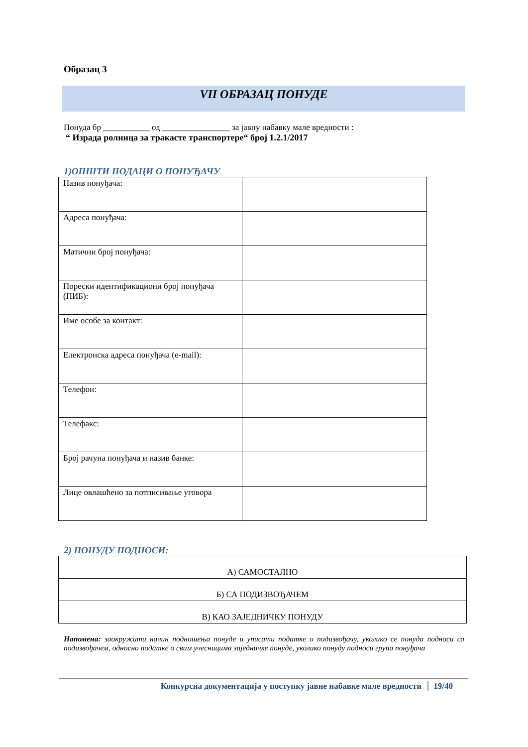Образац 3
VII ОБРАЗАЦ ПОНУДЕ
Понуда бр ___________ од ________________ за јавну набавку мале вредности :
“ Израда ролница за тракасте транспортере“ број 1.2.1/2017
1)ОПШТИ ПОДАЦИ О ПОНУЂАЧУ
| Назив понуђача: | |
| Адреса понуђача: | |
| Матични број понуђача: | |
| Порески идентификациони број понуђача (ПИБ): | |
| Име особе за контакт: | |
| Електронска адреса понуђача (e-mail): | |
| Телефон: | |
| Телефакс: | |
| Број рачуна понуђача и назив банке: | |
| Лице овлашћено за потписивање уговора | |
2) ПОНУДУ ПОДНОСИ:
| А) САМОСТАЛНО |
| Б) СА ПОДИЗВОЂАЧЕМ |
| В) КАО ЗАЈЕДНИЧКУ ПОНУДУ |
Напомена: заокружити начин подношења понуде и уписати податке о подизвођачу, уколико се понуда подноси са подизвођачем, односно податке о свим учесницима заједничке понуде, уколико понуду подноси група понуђача
Конкурсна документација у поступку јавне набавке мале вредности 19/40